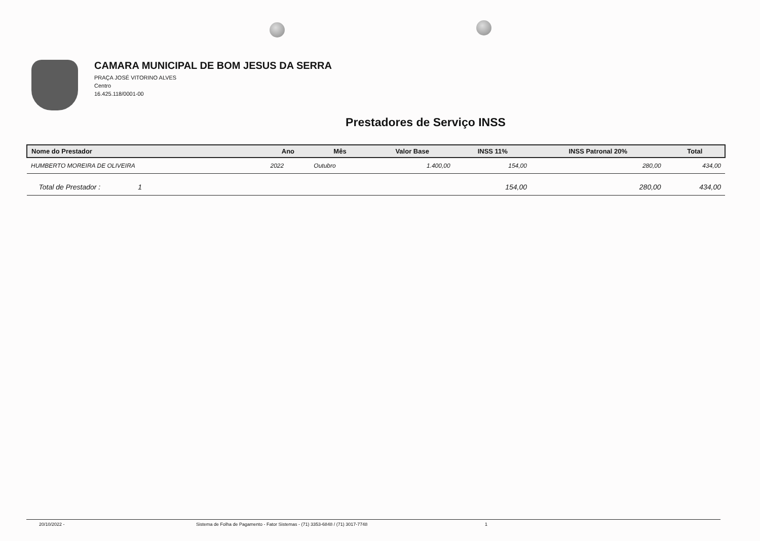CAMARA MUNICIPAL DE BOM JESUS DA SERRA
PRAÇA JOSÉ VITORINO ALVES
Centro
16.425.118/0001-00
Prestadores de Serviço INSS
| Nome do Prestador | Ano | Mês | Valor Base | INSS 11% | INSS Patronal 20% | Total |
| --- | --- | --- | --- | --- | --- | --- |
| HUMBERTO MOREIRA DE OLIVEIRA | 2022 | Outubro | 1.400,00 | 154,00 | 280,00 | 434,00 |
| Total de Prestador : 1 | | | | 154,00 | 280,00 | 434,00 |
20/10/2022 - Sistema de Folha de Pagamento - Fator Sistemas - (71) 3353-6848 / (71) 3017-7748 1